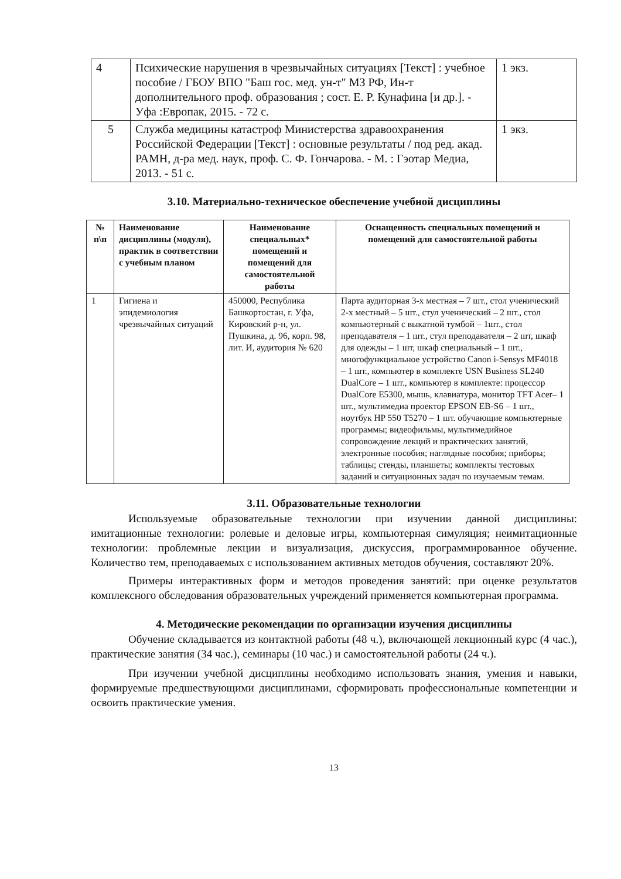| 4 | Психические нарушения в чрезвычайных ситуациях [Текст] : учебное пособие / ГБОУ ВПО "Баш гос. мед. ун-т" МЗ РФ, Ин-т дополнительного проф. образования ; сост. Е. Р. Кунафина [и др.]. - Уфа :Европак, 2015. - 72 с. | 1 экз. |
| 5 | Служба медицины катастроф Министерства здравоохранения Российской Федерации [Текст] : основные результаты / под ред. акад. РАМН, д-ра мед. наук, проф. С. Ф. Гончарова. - М. : Гэотар Медиа, 2013. - 51 с. | 1 экз. |
3.10. Материально-техническое обеспечение учебной дисциплины
| № п\п | Наименование дисциплины (модуля), практик в соответствии с учебным планом | Наименование специальных* помещений и помещений для самостоятельной работы | Оснащенность специальных помещений и помещений для самостоятельной работы |
| --- | --- | --- | --- |
| 1 | Гигиена и эпидемиология чрезвычайных ситуаций | 450000, Республика Башкортостан, г. Уфа, Кировский р-н, ул. Пушкина, д. 96, корп. 98, лит. И, аудитория № 620 | Парта аудиторная 3-х местная – 7 шт., стол ученический 2-х местный – 5 шт., стул ученический – 2 шт., стол компьютерный с выкатной тумбой – 1шт., стол преподавателя – 1 шт., стул преподавателя – 2 шт, шкаф для одежды – 1 шт, шкаф специальный – 1 шт., многофункциальное устройство Canon i-Sensys MF4018 – 1 шт., компьютер в комплекте USN Business SL240 DualCore – 1 шт., компьютер в комплекте: процессор DualCore E5300, мышь, клавиатура, монитор TFT Acer– 1 шт., мультимедиа проектор EPSON EB-S6 – 1 шт., ноутбук HP 550 T5270 – 1 шт. обучающие компьютерные программы; видеофильмы, мультимедийное сопровождение лекций и практических занятий, электронные пособия; наглядные пособия; приборы; таблицы; стенды, планшеты; комплекты тестовых заданий и ситуационных задач по изучаемым темам. |
3.11. Образовательные технологии
Используемые образовательные технологии при изучении данной дисциплины: имитационные технологии: ролевые и деловые игры, компьютерная симуляция; неимитационные технологии: проблемные лекции и визуализация, дискуссия, программированное обучение. Количество тем, преподаваемых с использованием активных методов обучения, составляют 20%.
Примеры интерактивных форм и методов проведения занятий: при оценке результатов комплексного обследования образовательных учреждений применяется компьютерная программа.
4. Методические рекомендации по организации изучения дисциплины
Обучение складывается из контактной работы (48 ч.), включающей лекционный курс (4 час.), практические занятия (34 час.), семинары (10 час.) и самостоятельной работы (24 ч.).
При изучении учебной дисциплины необходимо использовать знания, умения и навыки, формируемые предшествующими дисциплинами, сформировать профессиональные компетенции и освоить практические умения.
13